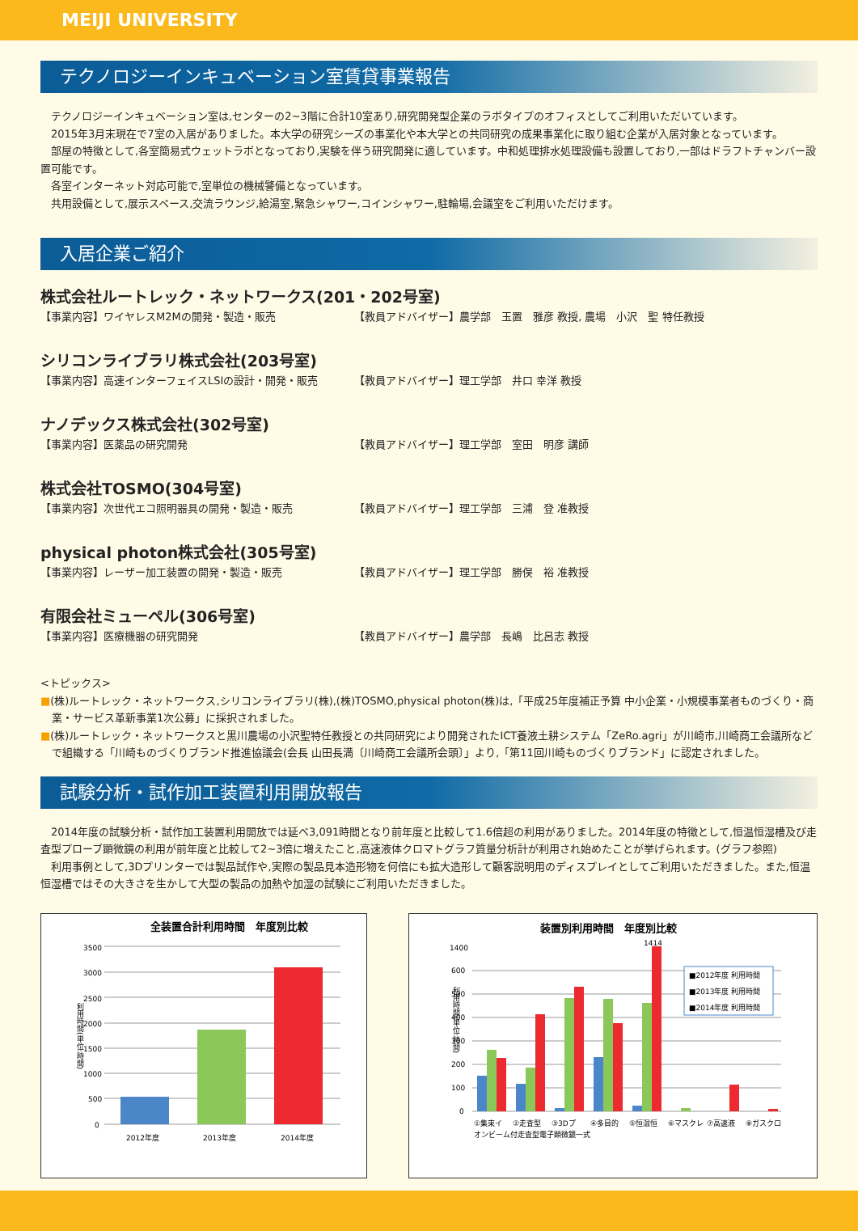MEIJI UNIVERSITY
テクノロジーインキュベーション室賃貸事業報告
テクノロジーインキュベーション室は,センターの2~3階に合計10室あり,研究開発型企業のラボタイプのオフィスとしてご利用いただいています。
2015年3月末現在で7室の入居がありました。本大学の研究シーズの事業化や本大学との共同研究の成果事業化に取り組む企業が入居対象となっています。
部屋の特徴として,各室簡易式ウェットラボとなっており,実験を伴う研究開発に適しています。中和処理排水処理設備も設置しており,一部はドラフトチャンバー設置可能です。
各室インターネット対応可能で,室単位の機械警備となっています。
共用設備として,展示スペース,交流ラウンジ,給湯室,緊急シャワー,コインシャワー,駐輪場,会議室をご利用いただけます。
入居企業ご紹介
株式会社ルートレック・ネットワークス(201・202号室)
【事業内容】ワイヤレスM2Mの開発・製造・販売 【教員アドバイザー】農学部　玉置　雅彦 教授, 農場　小沢　聖 特任教授
シリコンライブラリ株式会社(203号室)
【事業内容】高速インターフェイスLSIの設計・開発・販売 【教員アドバイザー】理工学部　井口 幸洋 教授
ナノデックス株式会社(302号室)
【事業内容】医薬品の研究開発 【教員アドバイザー】理工学部　室田　明彦 講師
株式会社TOSMO(304号室)
【事業内容】次世代エコ照明器具の開発・製造・販売 【教員アドバイザー】理工学部　三浦　登 准教授
physical photon株式会社(305号室)
【事業内容】レーザー加工装置の開発・製造・販売 【教員アドバイザー】理工学部　勝俣　裕 准教授
有限会社ミューペル(306号室)
【事業内容】医療機器の研究開発 【教員アドバイザー】農学部　長嶋　比呂志 教授
<トピックス>
■(株)ルートレック・ネットワークス,シリコンライブラリ(株),(株)TOSMO,physical photon(株)は,「平成25年度補正予算 中小企業・小規模事業者ものづくり・商業・サービス革新事業1次公募」に採択されました。
■(株)ルートレック・ネットワークスと黒川農場の小沢聖特任教授との共同研究により開発されたICT養液土耕システム「ZeRo.agri」が川崎市,川崎商工会議所などで組織する「川崎ものづくりブランド推進協議会(会長 山田長満〔川崎商工会議所会頭〕」より,「第11回川崎ものづくりブランド」に認定されました。
試験分析・試作加工装置利用開放報告
2014年度の試験分析・試作加工装置利用開放では延べ3,091時間となり前年度と比較して1.6倍超の利用がありました。2014年度の特徴として,恒温恒湿槽及び走査型プローブ顕微鏡の利用が前年度と比較して2~3倍に増えたこと,高速液体クロマトグラフ質量分析計が利用され始めたことが挙げられます。(グラフ参照)
利用事例として,3Dプリンターでは製品試作や,実際の製品見本造形物を何倍にも拡大造形して顧客説明用のディスプレイとしてご利用いただきました。また,恒温恒湿槽ではその大きさを生かして大型の製品の加熱や加湿の試験にご利用いただきました。
全装置合計利用時間　年度別比較
3500
3000
2500
2000
1500
1000
500
0
利用時間(単位:時間)
2012年度
2013年度
2014年度
装置別利用時間　年度別比較
1414
1400
600
500
400
300
200
100
0
利用時間(単位:時間)
■2012年度 利用時間
■2013年度 利用時間
■2014年度 利用時間
①集束イ
②走査型
③3Dプ
④多目的
⑤恒温恒
⑥マスクレ
⑦高速液
⑧ガスクロ
オンビーム付走査型電子顕微鏡一式